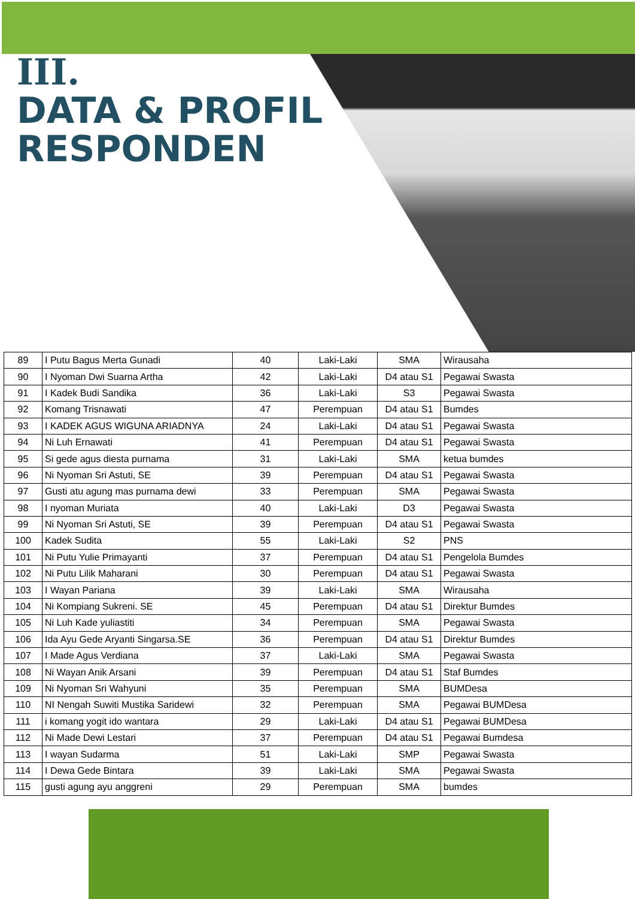III.
DATA & PROFIL
RESPONDEN
| 89 | I Putu Bagus Merta Gunadi | 40 | Laki-Laki | SMA | Wirausaha |
| 90 | I Nyoman Dwi Suarna Artha | 42 | Laki-Laki | D4 atau S1 | Pegawai Swasta |
| 91 | I Kadek Budi Sandika | 36 | Laki-Laki | S3 | Pegawai Swasta |
| 92 | Komang Trisnawati | 47 | Perempuan | D4 atau S1 | Bumdes |
| 93 | I KADEK AGUS WIGUNA ARIADNYA | 24 | Laki-Laki | D4 atau S1 | Pegawai Swasta |
| 94 | Ni Luh Ernawati | 41 | Perempuan | D4 atau S1 | Pegawai Swasta |
| 95 | Si gede agus diesta purnama | 31 | Laki-Laki | SMA | ketua bumdes |
| 96 | Ni Nyoman Sri Astuti, SE | 39 | Perempuan | D4 atau S1 | Pegawai Swasta |
| 97 | Gusti atu agung mas purnama dewi | 33 | Perempuan | SMA | Pegawai Swasta |
| 98 | I nyoman Muriata | 40 | Laki-Laki | D3 | Pegawai Swasta |
| 99 | Ni Nyoman Sri Astuti, SE | 39 | Perempuan | D4 atau S1 | Pegawai Swasta |
| 100 | Kadek Sudita | 55 | Laki-Laki | S2 | PNS |
| 101 | Ni Putu Yulie Primayanti | 37 | Perempuan | D4 atau S1 | Pengelola Bumdes |
| 102 | Ni Putu Lilik Maharani | 30 | Perempuan | D4 atau S1 | Pegawai Swasta |
| 103 | I Wayan Pariana | 39 | Laki-Laki | SMA | Wirausaha |
| 104 | Ni Kompiang Sukreni. SE | 45 | Perempuan | D4 atau S1 | Direktur Bumdes |
| 105 | Ni Luh Kade yuliastiti | 34 | Perempuan | SMA | Pegawai Swasta |
| 106 | Ida Ayu Gede Aryanti Singarsa.SE | 36 | Perempuan | D4 atau S1 | Direktur Bumdes |
| 107 | I Made Agus Verdiana | 37 | Laki-Laki | SMA | Pegawai Swasta |
| 108 | Ni Wayan Anik Arsani | 39 | Perempuan | D4 atau S1 | Staf Bumdes |
| 109 | Ni Nyoman Sri Wahyuni | 35 | Perempuan | SMA | BUMDesa |
| 110 | NI Nengah Suwiti Mustika Saridewi | 32 | Perempuan | SMA | Pegawai BUMDesa |
| 111 | i komang yogit ido wantara | 29 | Laki-Laki | D4 atau S1 | Pegawai BUMDesa |
| 112 | Ni Made Dewi Lestari | 37 | Perempuan | D4 atau S1 | Pegawai Bumdesa |
| 113 | I wayan Sudarma | 51 | Laki-Laki | SMP | Pegawai Swasta |
| 114 | I Dewa Gede Bintara | 39 | Laki-Laki | SMA | Pegawai Swasta |
| 115 | gusti agung ayu anggreni | 29 | Perempuan | SMA | bumdes |